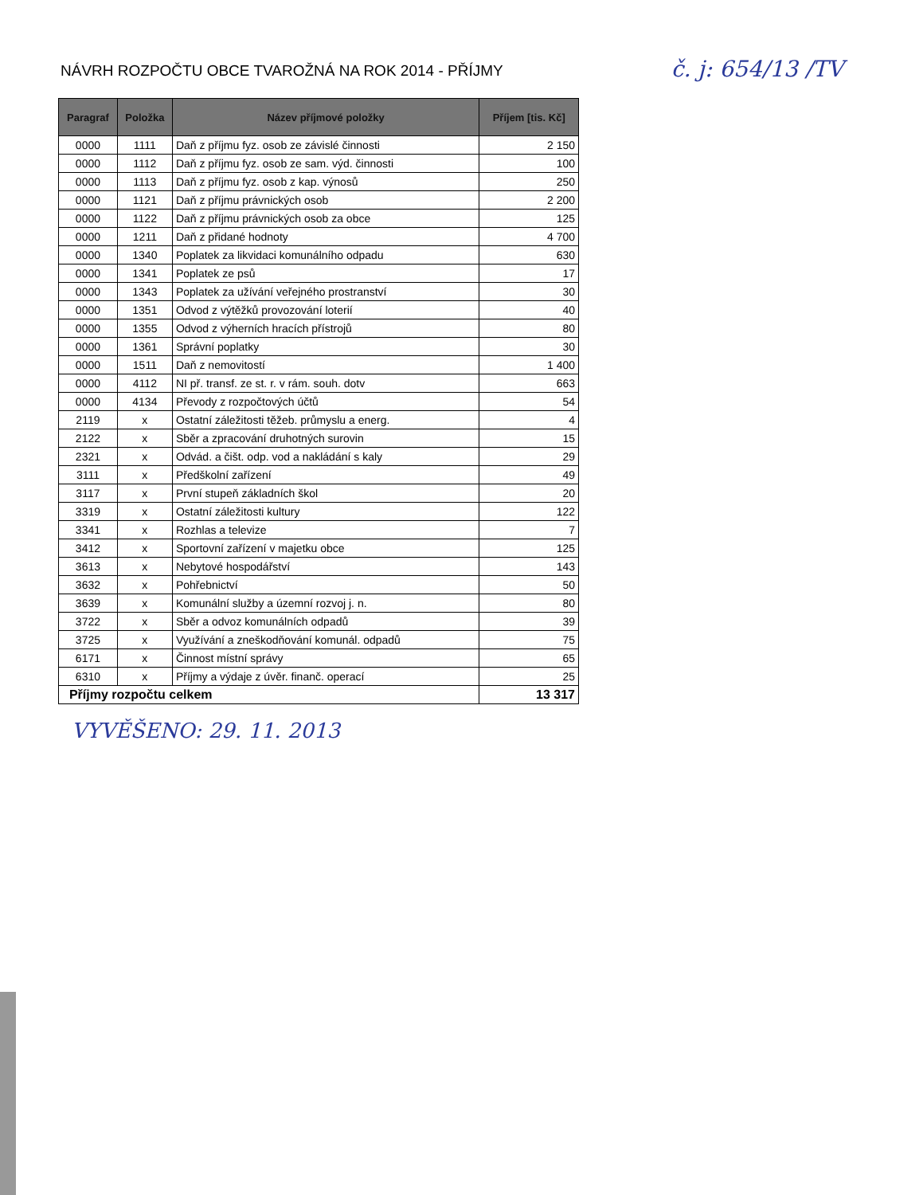NÁVRH ROZPOČTU OBCE TVAROŽNÁ NA ROK 2014 - PŘÍJMY
č. j: 654/13 /TV
| Paragraf | Položka | Název příjmové položky | Příjem [tis. Kč] |
| --- | --- | --- | --- |
| 0000 | 1111 | Daň z příjmu fyz. osob ze závislé činnosti | 2 150 |
| 0000 | 1112 | Daň z příjmu fyz. osob ze sam. výd. činnosti | 100 |
| 0000 | 1113 | Daň z příjmu fyz. osob z kap. výnosů | 250 |
| 0000 | 1121 | Daň z příjmu právnických osob | 2 200 |
| 0000 | 1122 | Daň z příjmu právnických osob za obce | 125 |
| 0000 | 1211 | Daň z přidané hodnoty | 4 700 |
| 0000 | 1340 | Poplatek za likvidaci komunálního odpadu | 630 |
| 0000 | 1341 | Poplatek ze psů | 17 |
| 0000 | 1343 | Poplatek za užívání veřejného prostranství | 30 |
| 0000 | 1351 | Odvod z výtěžků provozování loterií | 40 |
| 0000 | 1355 | Odvod z výherních hracích přístrojů | 80 |
| 0000 | 1361 | Správní poplatky | 30 |
| 0000 | 1511 | Daň z nemovitostí | 1 400 |
| 0000 | 4112 | NI př. transf. ze st. r. v rám. souh. dotv | 663 |
| 0000 | 4134 | Převody z rozpočtových účtů | 54 |
| 2119 | x | Ostatní záležitosti těžeb. průmyslu a energ. | 4 |
| 2122 | x | Sběr a zpracování druhotných surovin | 15 |
| 2321 | x | Odvád. a čišt. odp. vod a nakládání s kaly | 29 |
| 3111 | x | Předškolní zařízení | 49 |
| 3117 | x | První stupeň základních škol | 20 |
| 3319 | x | Ostatní záležitosti kultury | 122 |
| 3341 | x | Rozhlas a televize | 7 |
| 3412 | x | Sportovní zařízení v majetku obce | 125 |
| 3613 | x | Nebytové hospodářství | 143 |
| 3632 | x | Pohřebnictví | 50 |
| 3639 | x | Komunální služby a územní rozvoj j. n. | 80 |
| 3722 | x | Sběr a odvoz komunálních odpadů | 39 |
| 3725 | x | Využívání a zneškodňování komunál. odpadů | 75 |
| 6171 | x | Činnost místní správy | 65 |
| 6310 | x | Příjmy a výdaje z úvěr. finanč. operací | 25 |
| Příjmy rozpočtu celkem | | | 13 317 |
VYVĚŠENO: 29. 11. 2013